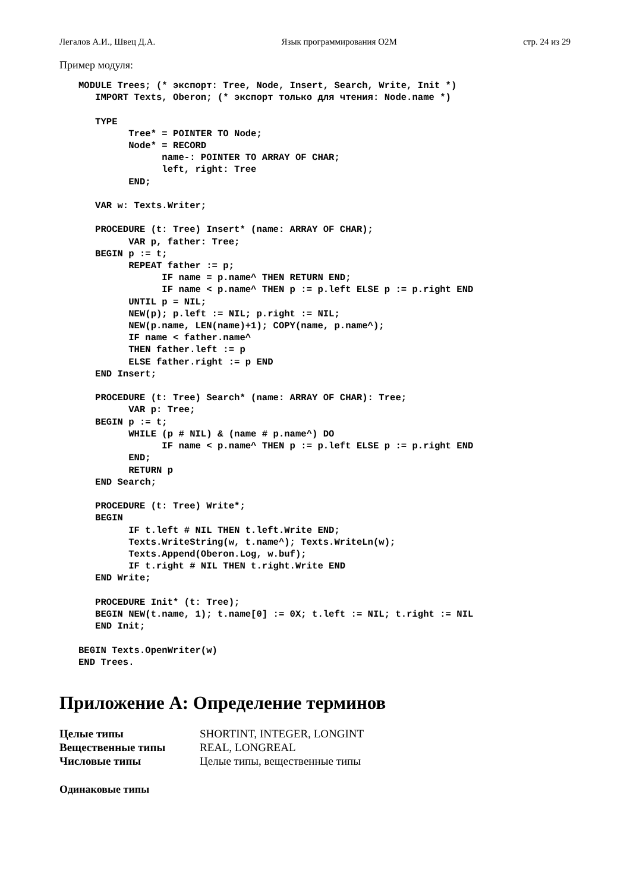Легалов А.И., Швец Д.А. Язык программирования O2M стр. 24 из 29
Пример модуля:
MODULE Trees; (* экспорт: Tree, Node, Insert, Search, Write, Init *)
   IMPORT Texts, Oberon; (* экспорт только для чтения: Node.name *)

   TYPE
         Tree* = POINTER TO Node;
         Node* = RECORD
               name-: POINTER TO ARRAY OF CHAR;
               left, right: Tree
         END;

   VAR w: Texts.Writer;

   PROCEDURE (t: Tree) Insert* (name: ARRAY OF CHAR);
         VAR p, father: Tree;
   BEGIN p := t;
         REPEAT father := p;
               IF name = p.name^ THEN RETURN END;
               IF name < p.name^ THEN p := p.left ELSE p := p.right END
         UNTIL p = NIL;
         NEW(p); p.left := NIL; p.right := NIL;
         NEW(p.name, LEN(name)+1); COPY(name, p.name^);
         IF name < father.name^
         THEN father.left := p
         ELSE father.right := p END
   END Insert;

   PROCEDURE (t: Tree) Search* (name: ARRAY OF CHAR): Tree;
         VAR p: Tree;
   BEGIN p := t;
         WHILE (p # NIL) & (name # p.name^) DO
               IF name < p.name^ THEN p := p.left ELSE p := p.right END
         END;
         RETURN p
   END Search;

   PROCEDURE (t: Tree) Write*;
   BEGIN
         IF t.left # NIL THEN t.left.Write END;
         Texts.WriteString(w, t.name^); Texts.WriteLn(w);
         Texts.Append(Oberon.Log, w.buf);
         IF t.right # NIL THEN t.right.Write END
   END Write;

   PROCEDURE Init* (t: Tree);
   BEGIN NEW(t.name, 1); t.name[0] := 0X; t.left := NIL; t.right := NIL
   END Init;

BEGIN Texts.OpenWriter(w)
END Trees.
Приложение A: Определение терминов
| Целые типы | SHORTINT, INTEGER, LONGINT |
| Вещественные типы | REAL, LONGREAL |
| Числовые типы | Целые типы, вещественные типы |
Одинаковые типы